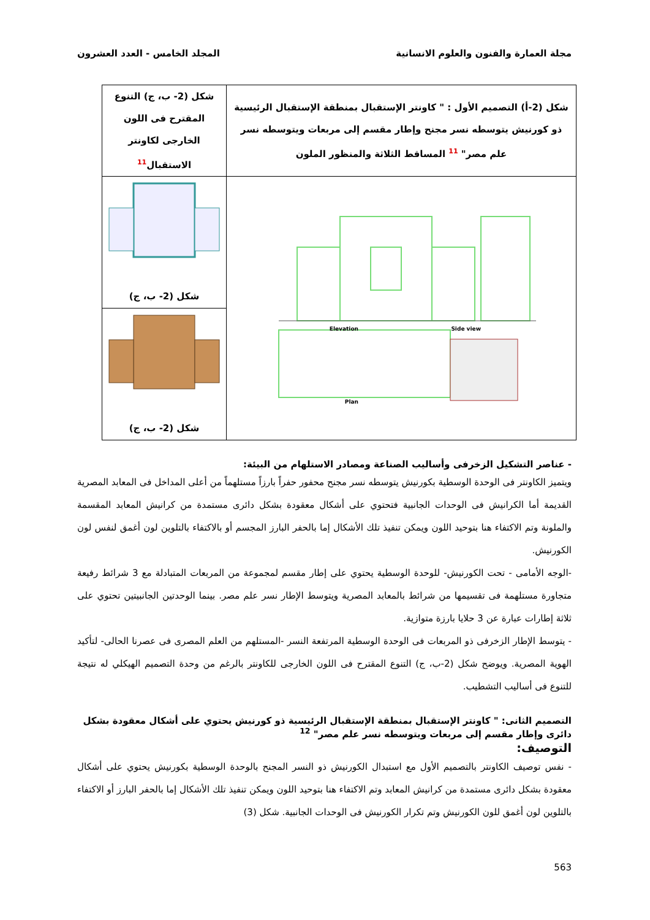مجلة العمارة والفنون والعلوم الانسانية المجلد الخامس - العدد العشرون
| شكل (2-أ) التصميم الأول : " كاونتر الإستقبال بمنطقة الإستقبال الرئيسية ذو كورنيش يتوسطه نسر مجنح وإطار مقسم إلى مربعات ويتوسطه نسر علم مصر" 11 المساقط الثلاثة والمنظور الملون | شكل (2- ب، ج) التنوع المقترح فى اللون الخارجى لكاونتر الاستقبال 11 |
| Elevation Side view Plan | شكل (2- ب، ج) |
| | شكل (2- ب، ج) |
- عناصر التشكيل الزخرفى وأساليب الصناعة ومصادر الاستلهام من البيئة:
ويتميز الكاونتر فى الوحدة الوسطية بكورنيش يتوسطه نسر مجنح محفور حفراً بارزاً مستلهماً من أعلى المداخل فى المعابد المصرية القديمة أما الكرانيش فى الوحدات الجانبية فتحتوي على أشكال معقودة بشكل دائرى مستمدة من كرانيش المعابد المقسمة والملونة وتم الاكتفاء هنا بتوحيد اللون ويمكن تنفيذ تلك الأشكال إما بالحفر البارز المجسم أو بالاكتفاء بالتلوين لون أغمق لنفس لون الكورنيش.
-الوجه الأمامى - تحت الكورنيش- للوحدة الوسطية يحتوي على إطار مقسم لمجموعة من المربعات المتبادلة مع 3 شرائط رفيعة متجاورة مستلهمة فى تقسيمها من شرائط بالمعابد المصرية ويتوسط الإطار نسر علم مصر. بينما الوحدتين الجانبيتين تحتوي على ثلاثة إطارات عبارة عن 3 حلايا بارزة متوازية.
- يتوسط الإطار الزخرفى ذو المربعات فى الوحدة الوسطية المرتفعة النسر -المستلهم من العلم المصرى فى عصرنا الحالى- لتأكيد الهوية المصرية. ويوضح شكل (2-ب، ج) التنوع المقترح فى اللون الخارجى للكاونتر بالرغم من وحدة التصميم الهيكلي له نتيجة للتنوع فى أساليب التشطيب.
التصميم الثانى: " كاونتر الإستقبال بمنطقة الإستقبال الرئيسية ذو كورنيش يحتوي على أشكال معقودة بشكل دائرى وإطار مقسم إلى مربعات ويتوسطه نسر علم مصر" <sup>12</sup>
التوصيف:
- نفس توصيف الكاونتر بالتصميم الأول مع استبدال الكورنيش ذو النسر المجنح بالوحدة الوسطية بكورنيش يحتوي على أشكال معقودة بشكل دائرى مستمدة من كرانيش المعابد وتم الاكتفاء هنا بتوحيد اللون ويمكن تنفيذ تلك الأشكال إما بالحفر البارز أو الاكتفاء بالتلوين لون أغمق للون الكورنيش وتم تكرار الكورنيش فى الوحدات الجانبية. شكل (3)
563